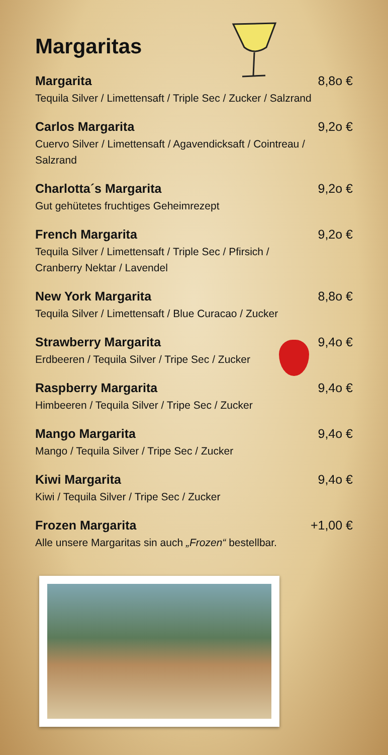Margaritas
Margarita 8,8o €
Tequila Silver / Limettensaft / Triple Sec / Zucker / Salzrand
Carlos Margarita 9,2o €
Cuervo Silver / Limettensaft / Agavendicksaft / Cointreau / Salzrand
Charlotta´s Margarita 9,2o €
Gut gehütetes fruchtiges Geheimrezept
French Margarita 9,2o €
Tequila Silver / Limettensaft / Triple Sec / Pfirsich / Cranberry Nektar / Lavendel
New York Margarita 8,8o €
Tequila Silver / Limettensaft / Blue Curacao / Zucker
Strawberry Margarita 9,4o €
Erdbeeren / Tequila Silver / Tripe Sec / Zucker
Raspberry Margarita 9,4o €
Himbeeren / Tequila Silver / Tripe Sec / Zucker
Mango Margarita 9,4o €
Mango / Tequila Silver / Tripe Sec / Zucker
Kiwi Margarita 9,4o €
Kiwi / Tequila Silver / Tripe Sec / Zucker
Frozen Margarita +1,00 €
Alle unsere Margaritas sin auch „Frozen“ bestellbar.